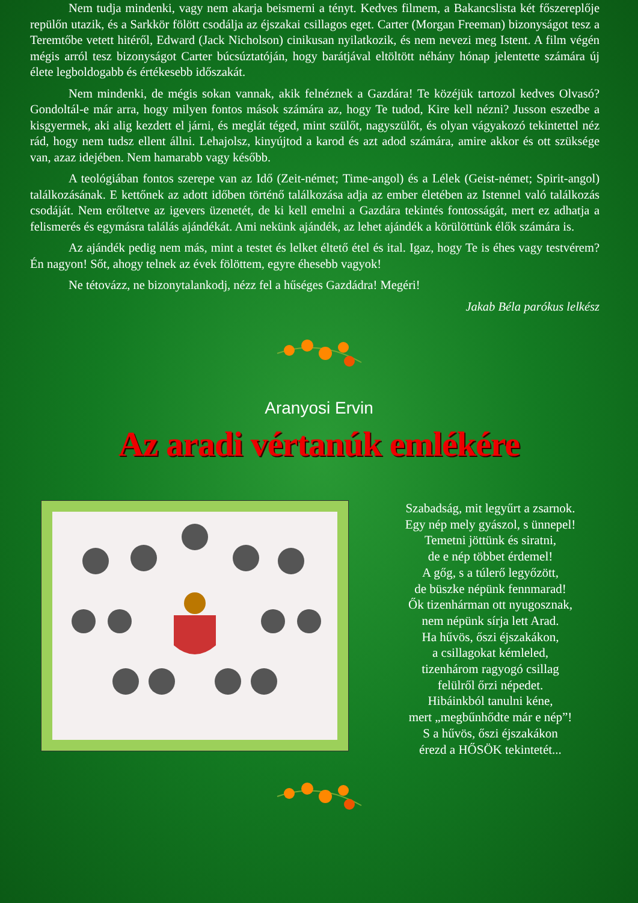Nem tudja mindenki, vagy nem akarja beismerni a tényt. Kedves filmem, a Bakancslista két főszereplője repülőn utazik, és a Sarkkör fölött csodálja az éjszakai csillagos eget. Carter (Morgan Freeman) bizonyságot tesz a Teremtőbe vetett hitéről, Edward (Jack Nicholson) cinikusan nyilatkozik, és nem nevezi meg Istent. A film végén mégis arról tesz bizonyságot Carter búcsúztatóján, hogy barátjával eltöltött néhány hónap jelentette számára új élete legboldogabb és értékesebb időszakát.
Nem mindenki, de mégis sokan vannak, akik felnéznek a Gazdára! Te közéjük tartozol kedves Olvasó? Gondoltál-e már arra, hogy milyen fontos mások számára az, hogy Te tudod, Kire kell nézni? Jusson eszedbe a kisgyermek, aki alig kezdett el járni, és meglát téged, mint szülőt, nagyszülőt, és olyan vágyakozó tekintettel néz rád, hogy nem tudsz ellent állni. Lehajolsz, kinyújtod a karod és azt adod számára, amire akkor és ott szüksége van, azaz idejében. Nem hamarabb vagy később.
A teológiában fontos szerepe van az Idő (Zeit-német; Time-angol) és a Lélek (Geist-német; Spirit-angol) találkozásának. E kettőnek az adott időben történő találkozása adja az ember életében az Istennel való találkozás csodáját. Nem erőltetve az igevers üzenetét, de ki kell emelni a Gazdára tekintés fontosságát, mert ez adhatja a felismerés és egymásra találás ajándékát. Ami nekünk ajándék, az lehet ajándék a körülöttünk élők számára is.
Az ajándék pedig nem más, mint a testet és lelket éltető étel és ital. Igaz, hogy Te is éhes vagy testvérem? Én nagyon! Sőt, ahogy telnek az évek fölöttem, egyre éhesebb vagyok!
Ne tétovázz, ne bizonytalankodj, nézz fel a hűséges Gazdádra! Megéri!
Jakab Béla parókus lelkész
Aranyosi Ervin
Az aradi vértanúk emlékére
Szabadság, mit legyűrt a zsarnok.
Egy nép mely gyászol, s ünnepel!
Temetni jöttünk és siratni,
de e nép többet érdemel!
A gőg, s a túlerő legyőzött,
de büszke népünk fennmarad!
Ők tizenhárman ott nyugosznak,
nem népünk sírja lett Arad.
Ha hűvös, őszi éjszakákon,
a csillagokat kémleled,
tizenhárom ragyogó csillag
felülről őrzi népedet.
Hibáinkból tanulni kéne,
mert „megbűnhődte már e nép”!
S a hűvös, őszi éjszakákon
érezd a HŐSÖK tekintetét...